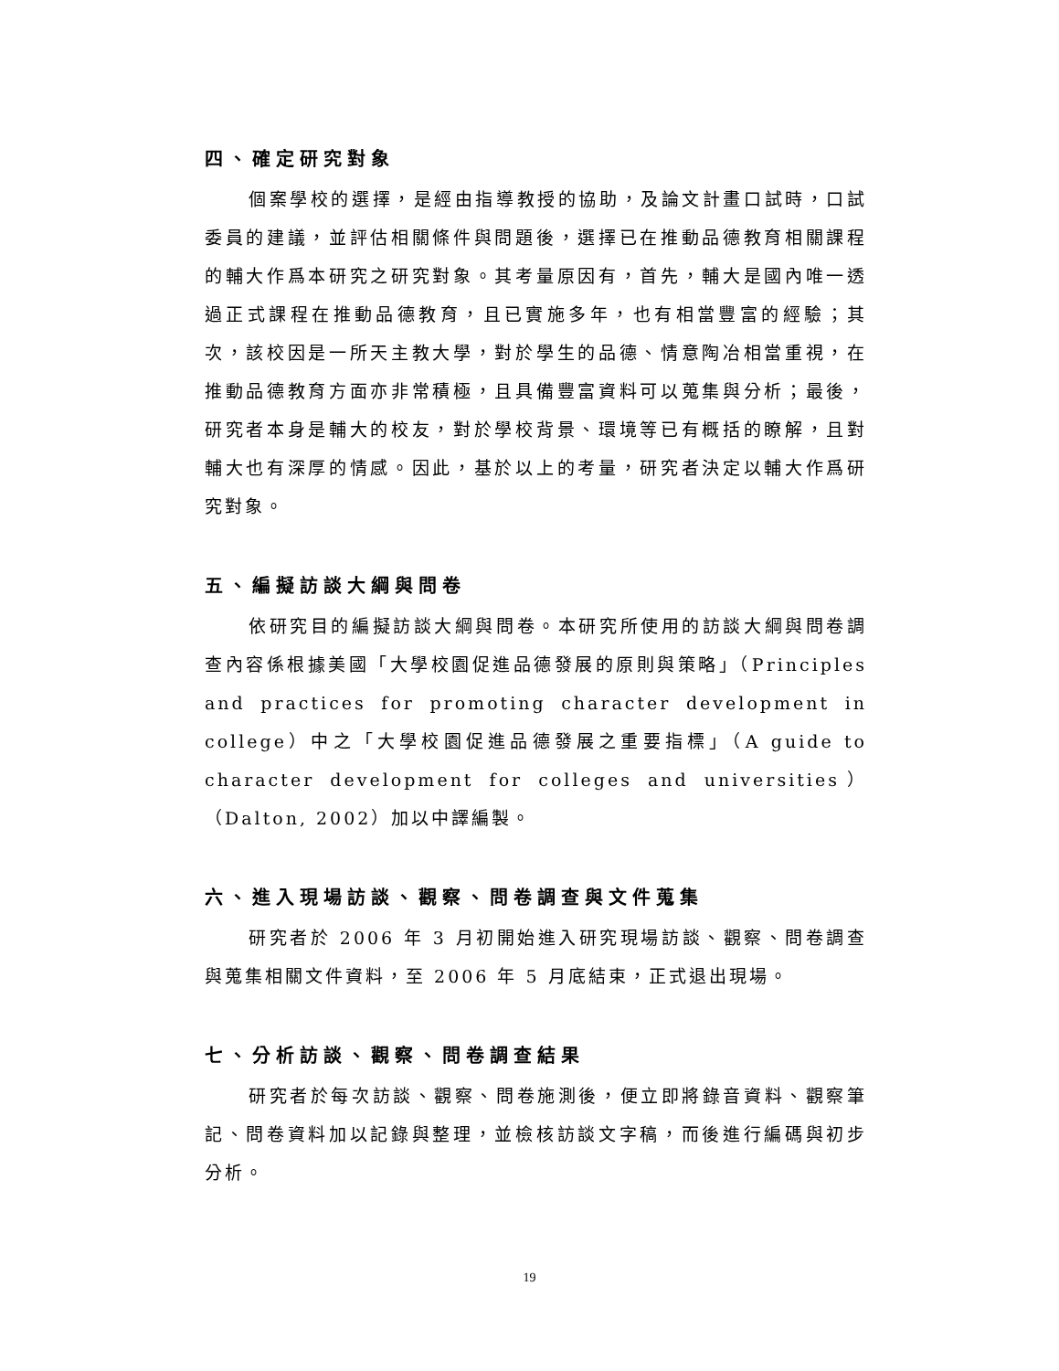四、確定研究對象
個案學校的選擇，是經由指導教授的協助，及論文計畫口試時，口試委員的建議，並評估相關條件與問題後，選擇已在推動品德教育相關課程的輔大作爲本研究之研究對象。其考量原因有，首先，輔大是國內唯一透過正式課程在推動品德教育，且已實施多年，也有相當豐富的經驗；其次，該校因是一所天主教大學，對於學生的品德、情意陶冶相當重視，在推動品德教育方面亦非常積極，且具備豐富資料可以蒐集與分析；最後，研究者本身是輔大的校友，對於學校背景、環境等已有概括的瞭解，且對輔大也有深厚的情感。因此，基於以上的考量，研究者決定以輔大作爲研究對象。
五、編擬訪談大綱與問卷
依研究目的編擬訪談大綱與問卷。本研究所使用的訪談大綱與問卷調查內容係根據美國「大學校園促進品德發展的原則與策略」（Principles and practices for promoting character development in college）中之「大學校園促進品德發展之重要指標」（A guide to character development for colleges and universities）（Dalton, 2002）加以中譯編製。
六、進入現場訪談、觀察、問卷調查與文件蒐集
研究者於 2006 年 3 月初開始進入研究現場訪談、觀察、問卷調查與蒐集相關文件資料，至 2006 年 5 月底結束，正式退出現場。
七、分析訪談、觀察、問卷調查結果
研究者於每次訪談、觀察、問卷施測後，便立即將錄音資料、觀察筆記、問卷資料加以記錄與整理，並檢核訪談文字稿，而後進行編碼與初步分析。
19